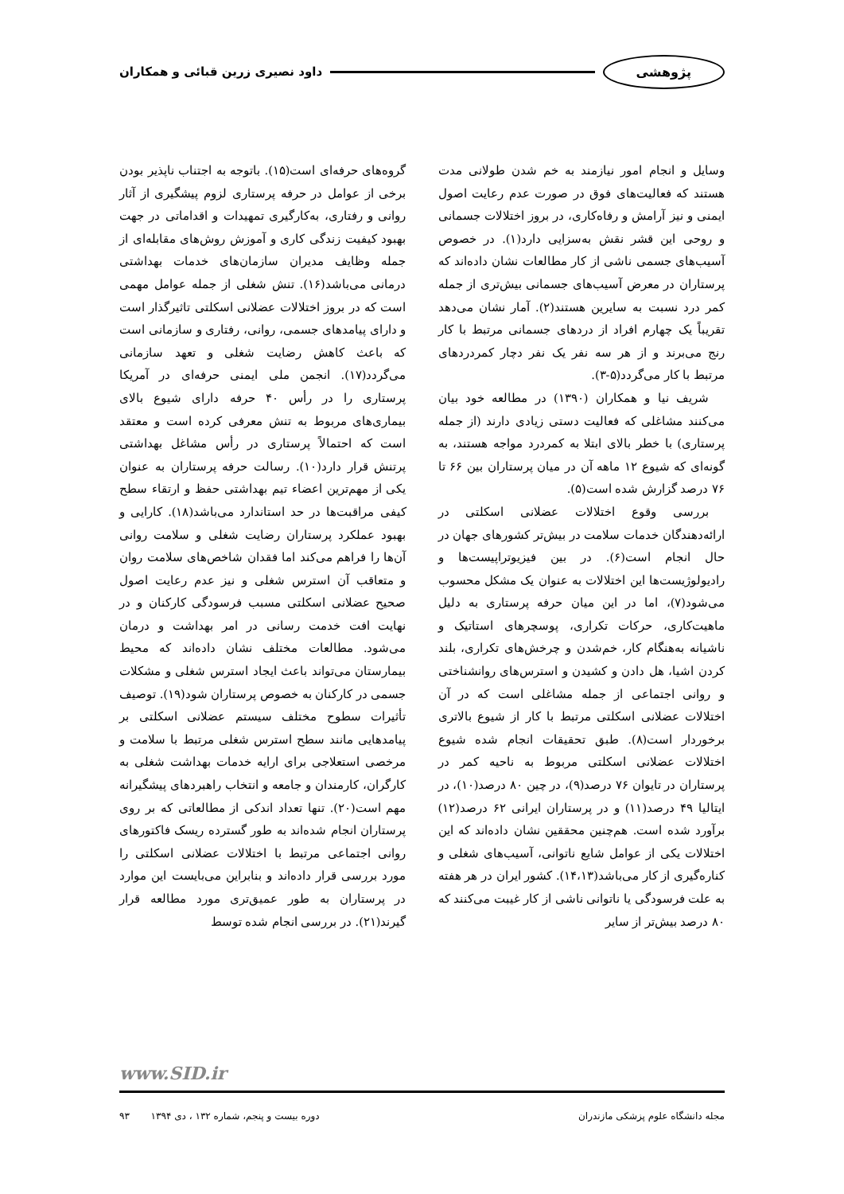پژوهشی داود نصیری زرین قبائی و همکاران
وسایل و انجام امور نیازمند به خم شدن طولانی مدت هستند که فعالیت‌های فوق در صورت عدم رعایت اصول ایمنی و نیز آرامش و رفاه‌کاری، در بروز اختلالات جسمانی و روحی این قشر نقش به‌سزایی دارد(۱). در خصوص آسیب‌های جسمی ناشی از کار مطالعات نشان داده‌اند که پرستاران در معرض آسیب‌های جسمانی بیش‌تری از جمله کمر درد نسبت به سایرین هستند(۲). آمار نشان می‌دهد تقریباً یک چهارم افراد از دردهای جسمانی مرتبط با کار رنج می‌برند و از هر سه نفر یک نفر دچار کمردردهای مرتبط با کار می‌گردد(۵-۳).
شریف نیا و همکاران (۱۳۹۰) در مطالعه خود بیان می‌کنند مشاغلی که فعالیت دستی زیادی دارند (از جمله پرستاری) با خطر بالای ابتلا به کمردرد مواجه هستند، به گونه‌ای که شیوع ۱۲ ماهه آن در میان پرستاران بین ۶۶ تا ۷۶ درصد گزارش شده است(۵).
بررسی وقوع اختلالات عضلانی اسکلتی در ارائه‌دهندگان خدمات سلامت در بیش‌تر کشورهای جهان در حال انجام است(۶). در بین فیزیوتراپیست‌ها و رادیولوژیست‌ها این اختلالات به عنوان یک مشکل محسوب می‌شود(۷)، اما در این میان حرفه پرستاری به دلیل ماهیت‌کاری، حرکات تکراری، پوسچرهای استاتیک و ناشیانه به‌هنگام کار، خم‌شدن و چرخش‌های تکراری، بلند کردن اشیا، هل دادن و کشیدن و استرس‌های روانشناختی و روانی اجتماعی از جمله مشاغلی است که در آن اختلالات عضلانی اسکلتی مرتبط با کار از شیوع بالاتری برخوردار است(۸). طبق تحقیقات انجام شده شیوع اختلالات عضلانی اسکلتی مربوط به ناحیه کمر در پرستاران در تایوان ۷۶ درصد(۹)، در چین ۸۰ درصد(۱۰)، در ایتالیا ۴۹ درصد(۱۱) و در پرستاران ایرانی ۶۲ درصد(۱۲) برآورد شده است. هم‌چنین محققین نشان داده‌اند که این اختلالات یکی از عوامل شایع ناتوانی، آسیب‌های شغلی و کناره‌گیری از کار می‌باشد(۱۴،۱۳). کشور ایران در هر هفته به علت فرسودگی یا ناتوانی ناشی از کار غیبت می‌کنند که ۸۰ درصد بیش‌تر از سایر
گروه‌های حرفه‌ای است(۱۵). باتوجه به اجتناب ناپذیر بودن برخی از عوامل در حرفه پرستاری لزوم پیشگیری از آثار روانی و رفتاری، به‌کارگیری تمهیدات و اقداماتی در جهت بهبود کیفیت زندگی کاری و آموزش روش‌های مقابله‌ای از جمله وظایف مدیران سازمان‌های خدمات بهداشتی درمانی می‌باشد(۱۶). تنش شغلی از جمله عوامل مهمی است که در بروز اختلالات عضلانی اسکلتی تاثیرگذار است و دارای پیامدهای جسمی، روانی، رفتاری و سازمانی است که باعث کاهش رضایت شغلی و تعهد سازمانی می‌گردد(۱۷). انجمن ملی ایمنی حرفه‌ای در آمریکا پرستاری را در رأس ۴۰ حرفه دارای شیوع بالای بیماری‌های مربوط به تنش معرفی کرده است و معتقد است که احتمالاً پرستاری در رأس مشاغل بهداشتی پرتنش قرار دارد(۱۰). رسالت حرفه پرستاران به عنوان یکی از مهم‌ترین اعضاء تیم بهداشتی حفظ و ارتقاء سطح کیفی مراقبت‌ها در حد استاندارد می‌باشد(۱۸). کارایی و بهبود عملکرد پرستاران رضایت شغلی و سلامت روانی آن‌ها را فراهم می‌کند اما فقدان شاخص‌های سلامت روان و متعاقب آن استرس شغلی و نیز عدم رعایت اصول صحیح عضلانی اسکلتی مسبب فرسودگی کارکنان و در نهایت افت خدمت رسانی در امر بهداشت و درمان می‌شود. مطالعات مختلف نشان داده‌اند که محیط بیمارستان می‌تواند باعث ایجاد استرس شغلی و مشکلات جسمی در کارکنان به خصوص پرستاران شود(۱۹). توصیف تأثیرات سطوح مختلف سیستم عضلانی اسکلتی بر پیامدهایی مانند سطح استرس شغلی مرتبط با سلامت و مرخصی استعلاجی برای ارایه خدمات بهداشت شغلی به کارگران، کارمندان و جامعه و انتخاب راهبردهای پیشگیرانه مهم است(۲۰). تنها تعداد اندکی از مطالعاتی که بر روی پرستاران انجام شده‌اند به طور گسترده ریسک فاکتورهای روانی اجتماعی مرتبط با اختلالات عضلانی اسکلتی را مورد بررسی قرار داده‌اند و بنابراین می‌بایست این موارد در پرستاران به طور عمیق‌تری مورد مطالعه قرار گیرند(۲۱). در بررسی انجام شده توسط
www.SID.ir
مجله دانشگاه علوم پزشکی مازندران دوره بیست و پنجم، شماره ۱۳۲ ، دی ۱۳۹۴ ۹۳